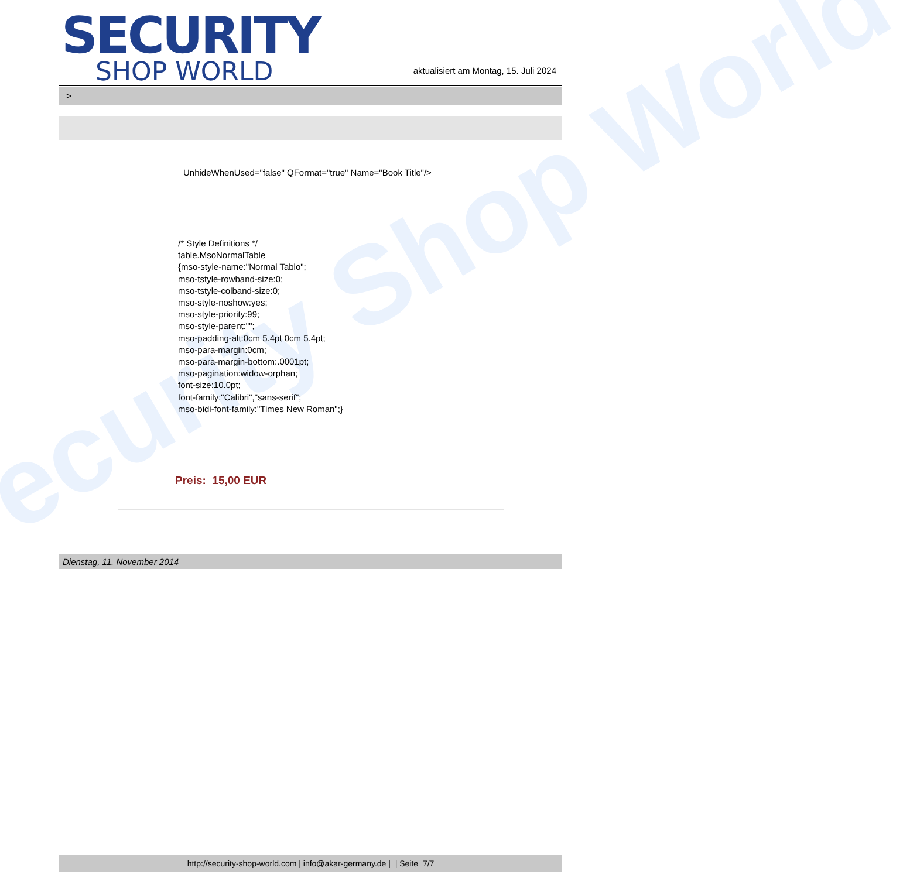ecurity Shop World
SECURITY
SHOP WORLD
aktualisiert am Montag, 15. Juli 2024
>
UnhideWhenUsed="false" QFormat="true" Name="Book Title"/>
/* Style Definitions */
table.MsoNormalTable
{mso-style-name:"Normal Tablo";
mso-tstyle-rowband-size:0;
mso-tstyle-colband-size:0;
mso-style-noshow:yes;
mso-style-priority:99;
mso-style-parent:"";
mso-padding-alt:0cm 5.4pt 0cm 5.4pt;
mso-para-margin:0cm;
mso-para-margin-bottom:.0001pt;
mso-pagination:widow-orphan;
font-size:10.0pt;
font-family:"Calibri","sans-serif";
mso-bidi-font-family:"Times New Roman";}
Preis: 15,00 EUR
Dienstag, 11. November 2014
http://security-shop-world.com | info@akar-germany.de | | Seite 7/7